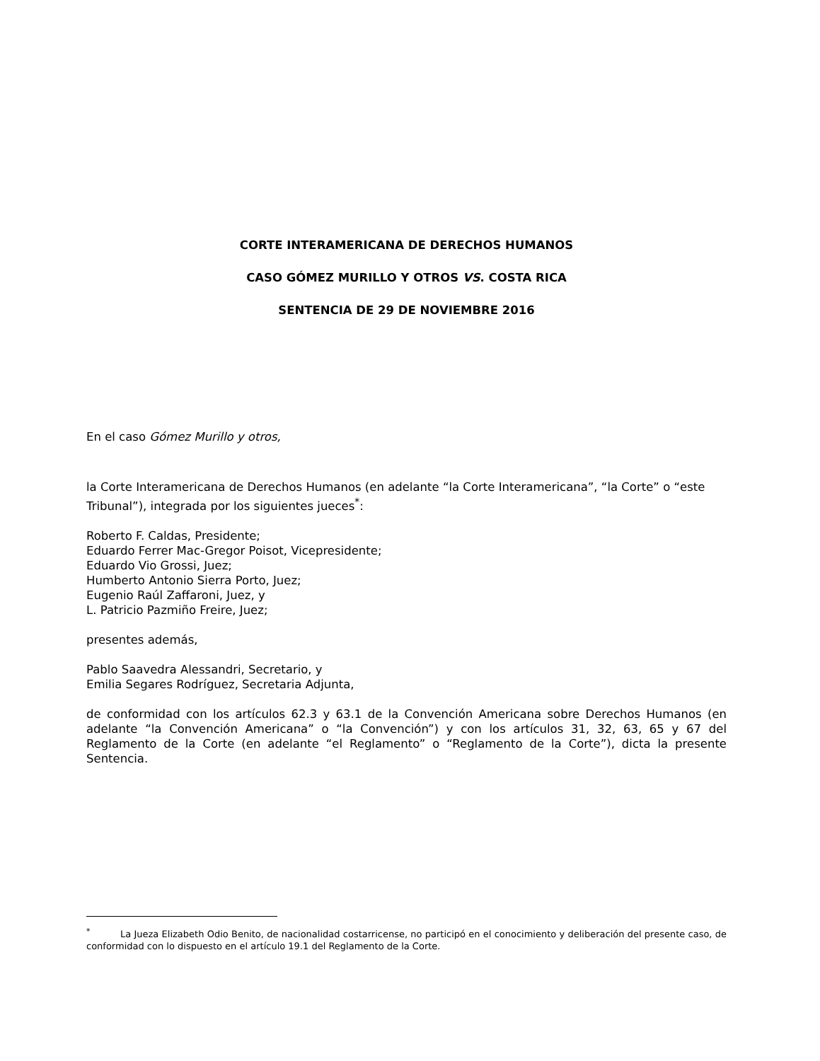CORTE INTERAMERICANA DE DERECHOS HUMANOS
CASO GÓMEZ MURILLO Y OTROS VS. COSTA RICA
SENTENCIA DE 29 DE NOVIEMBRE 2016
En el caso Gómez Murillo y otros,
la Corte Interamericana de Derechos Humanos (en adelante “la Corte Interamericana”, “la Corte” o “este Tribunal”), integrada por los siguientes jueces<sup>*</sup>:
Roberto F. Caldas, Presidente;
Eduardo Ferrer Mac-Gregor Poisot, Vicepresidente;
Eduardo Vio Grossi, Juez;
Humberto Antonio Sierra Porto, Juez;
Eugenio Raúl Zaffaroni, Juez, y
L. Patricio Pazmiño Freire, Juez;
presentes además,
Pablo Saavedra Alessandri, Secretario, y
Emilia Segares Rodríguez, Secretaria Adjunta,
de conformidad con los artículos 62.3 y 63.1 de la Convención Americana sobre Derechos Humanos (en adelante “la Convención Americana” o “la Convención”) y con los artículos 31, 32, 63, 65 y 67 del Reglamento de la Corte (en adelante “el Reglamento” o “Reglamento de la Corte”), dicta la presente Sentencia.
<sup>*</sup> La Jueza Elizabeth Odio Benito, de nacionalidad costarricense, no participó en el conocimiento y deliberación del presente caso, de conformidad con lo dispuesto en el artículo 19.1 del Reglamento de la Corte.